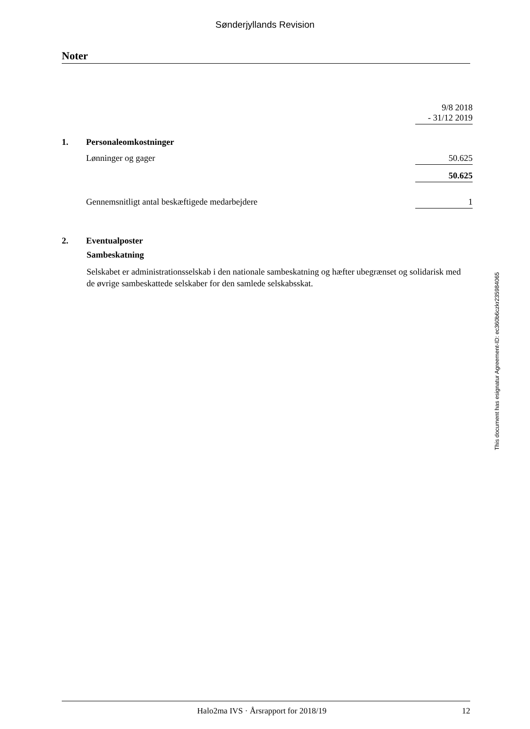Sønderjyllands Revision
Noter
| | | 9/8 2018 - 31/12 2019 |
| 1. | Personaleomkostninger | |
| | Lønninger og gager | 50.625 |
| | | 50.625 |
| | Gennemsnitligt antal beskæftigede medarbejdere | 1 |
| 2. | Eventualposter | |
Sambeskatning
Selskabet er administrationsselskab i den nationale sambeskatning og hæfter ubegrænset og solidarisk med de øvrige sambeskattede selskaber for den samlede selskabsskat.
This document has esignatur Agreement-ID: ec360b6czkr235984065
Halo2ma IVS · Årsrapport for 2018/19 12